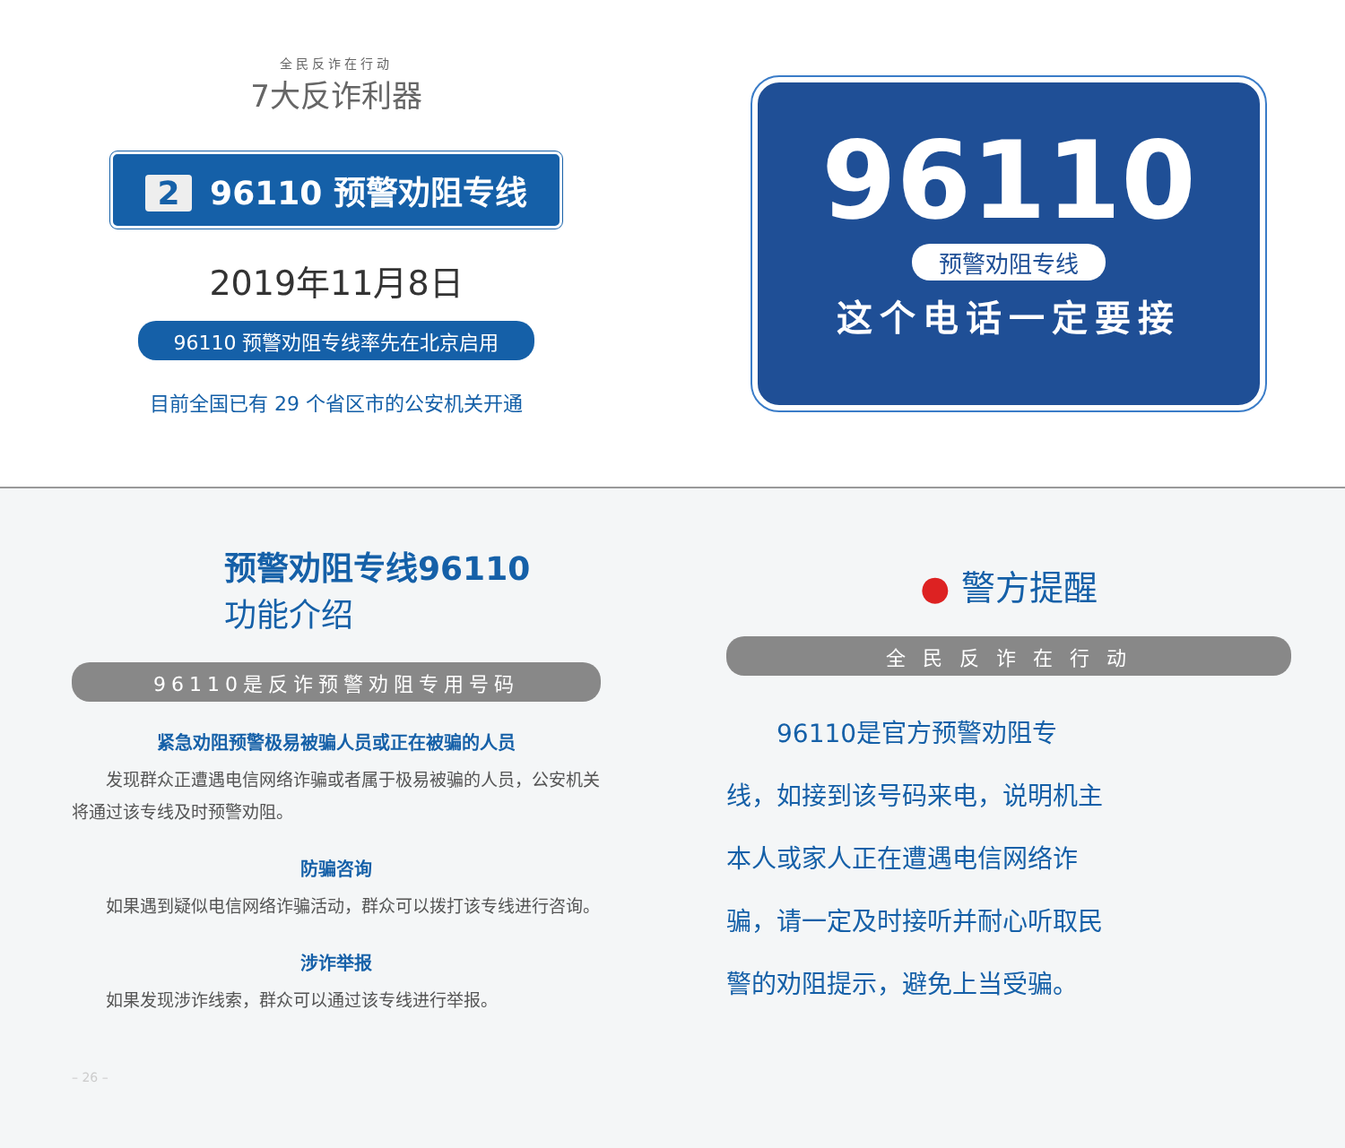全民反诈在行动
7大反诈利器
2 96110 预警劝阻专线
2019年11月8日
96110 预警劝阻专线率先在北京启用
目前全国已有 29 个省区市的公安机关开通
96110
预警劝阻专线
这个电话一定要接
预警劝阻专线96110
功能介绍
96110是反诈预警劝阻专用号码
紧急劝阻预警极易被骗人员或正在被骗的人员
发现群众正遭遇电信网络诈骗或者属于极易被骗的人员，公安机关将通过该专线及时预警劝阻。
防骗咨询
如果遇到疑似电信网络诈骗活动，群众可以拨打该专线进行咨询。
涉诈举报
如果发现涉诈线索，群众可以通过该专线进行举报。
– 26 –
● 警方提醒
全 民 反 诈 在 行 动
　　96110是官方预警劝阻专线，如接到该号码来电，说明机主本人或家人正在遭遇电信网络诈骗，请一定及时接听并耐心听取民警的劝阻提示，避免上当受骗。